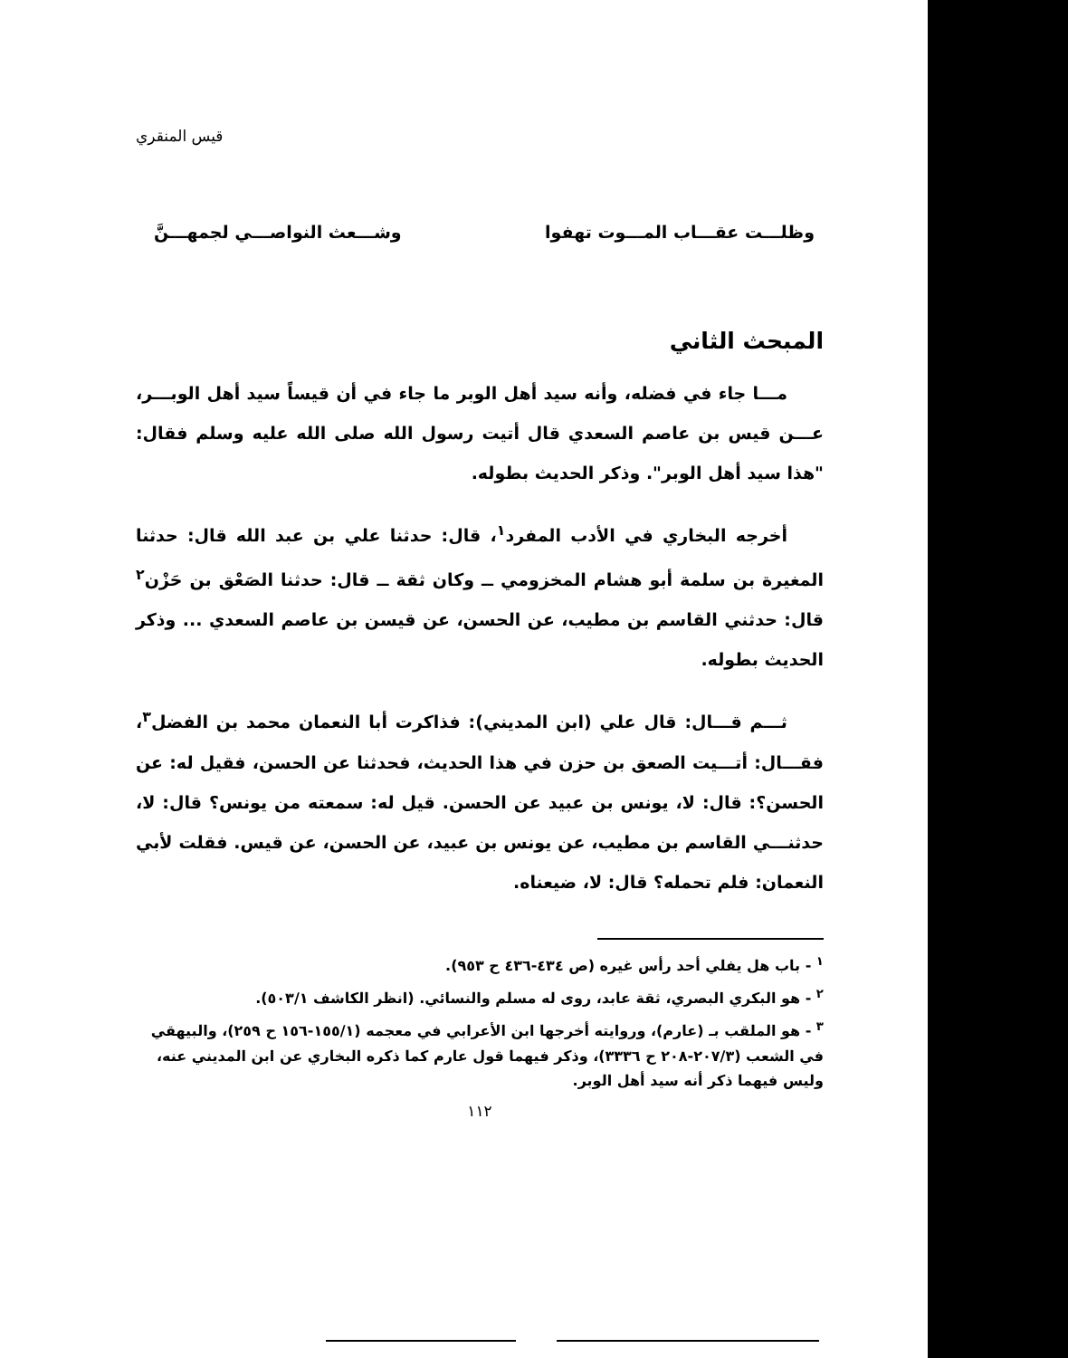قيس المنقري
وظلـــت عقـــاب المـــوت تهفوا وشـــعث النواصـــي لجمهـــنَّ
المبحث الثاني
مـــا جاء في فضله، وأنه سيد أهل الوبر ما جاء في أن قيساً سيد أهل الوبـــر، عـــن قيس بن عاصم السعدي قال أتيت رسول الله صلى الله عليه وسلم فقال: "هذا سيد أهل الوبر". وذكر الحديث بطوله.
أخرجه البخاري في الأدب المفرد<sup>١</sup>، قال: حدثنا علي بن عبد الله قال: حدثنا المغيرة بن سلمة أبو هشام المخزومي ــ وكان ثقة ــ قال: حدثنا الصَعْق بن حَزْن<sup>٢</sup> قال: حدثني القاسم بن مطيب، عن الحسن، عن قيسن بن عاصم السعدي ... وذكر الحديث بطوله.
ثـــم قـــال: قال علي (ابن المديني): فذاكرت أبا النعمان محمد بن الفضل<sup>٣</sup>، فقـــال: أتـــيت الصعق بن حزن في هذا الحديث، فحدثنا عن الحسن، فقيل له: عن الحسن؟: قال: لا، يونس بن عبيد عن الحسن. قيل له: سمعته من يونس؟ قال: لا، حدثنـــي القاسم بن مطيب، عن يونس بن عبيد، عن الحسن، عن قيس. فقلت لأبي النعمان: فلم تحمله؟ قال: لا، ضيعناه.
<sup>١</sup> - باب هل يفلي أحد رأس غيره (ص ٤٣٤-٤٣٦ ح ٩٥٣).
<sup>٢</sup> - هو البكري البصري، ثقة عابد، روى له مسلم والنسائي. (انظر الكاشف ٥٠٣/١).
<sup>٣</sup> - هو الملقب بـ (عارم)، وروايته أخرجها ابن الأعرابي في معجمه (١٥٥/١-١٥٦ ح ٢٥٩)، والبيهقي في الشعب (٢٠٧/٣-٢٠٨ ح ٣٣٣٦)، وذكر فيهما قول عارم كما ذكره البخاري عن ابن المديني عنه، وليس فيهما ذكر أنه سيد أهل الوبر.
١١٢